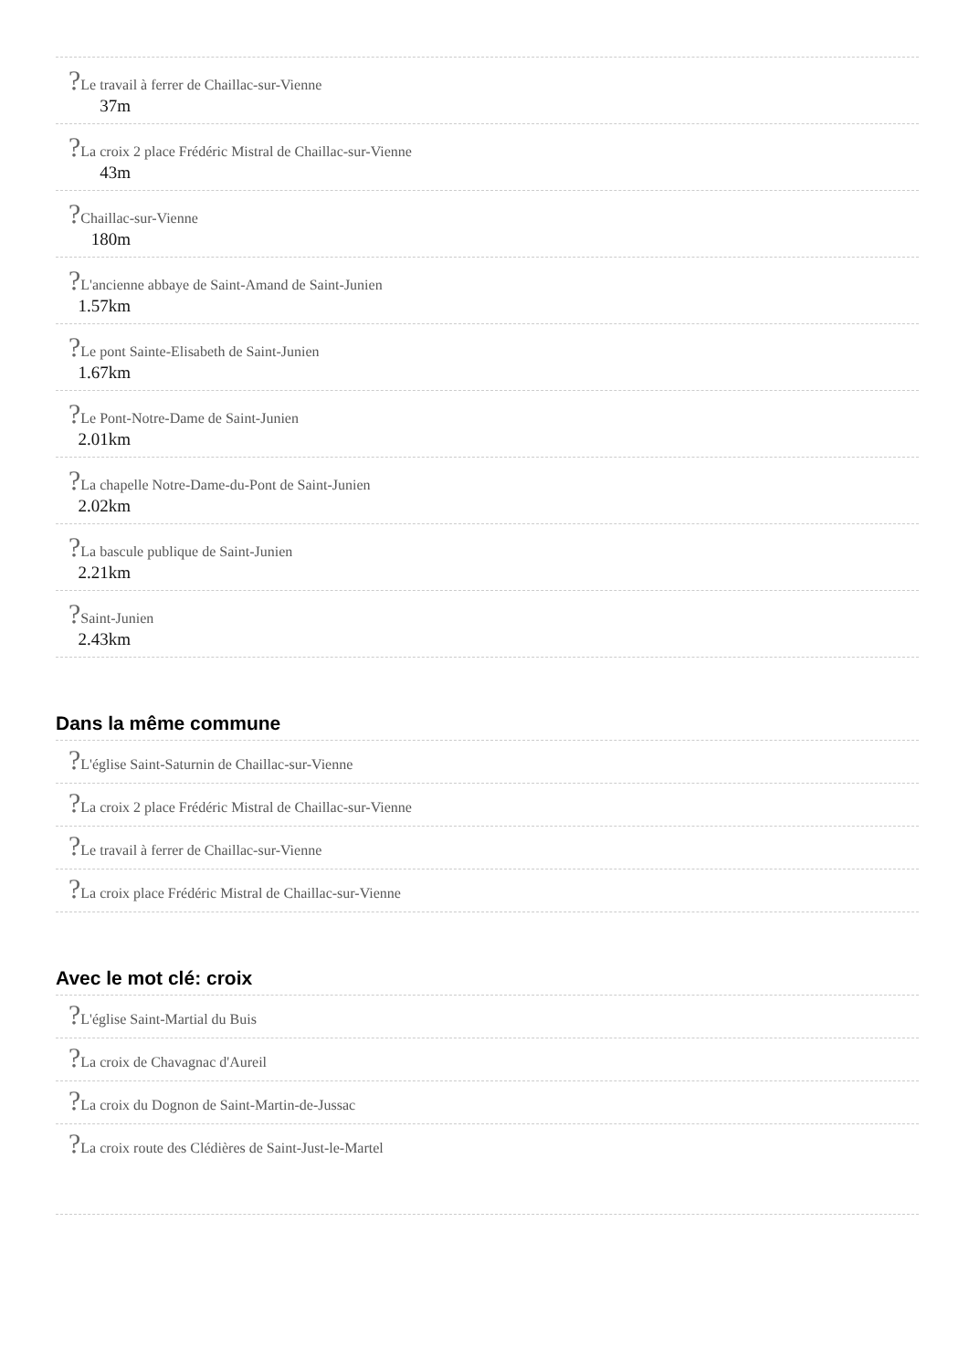?Le travail à ferrer de Chaillac-sur-Vienne
37m
?La croix 2 place Frédéric Mistral de Chaillac-sur-Vienne
43m
?Chaillac-sur-Vienne
180m
?L'ancienne abbaye de Saint-Amand de Saint-Junien
1.57km
?Le pont Sainte-Elisabeth de Saint-Junien
1.67km
?Le Pont-Notre-Dame de Saint-Junien
2.01km
?La chapelle Notre-Dame-du-Pont de Saint-Junien
2.02km
?La bascule publique de Saint-Junien
2.21km
?Saint-Junien
2.43km
Dans la même commune
?L'église Saint-Saturnin de Chaillac-sur-Vienne
?La croix 2 place Frédéric Mistral de Chaillac-sur-Vienne
?Le travail à ferrer de Chaillac-sur-Vienne
?La croix place Frédéric Mistral de Chaillac-sur-Vienne
Avec le mot clé: croix
?L'église Saint-Martial du Buis
?La croix de Chavagnac d'Aureil
?La croix du Dognon de Saint-Martin-de-Jussac
?La croix route des Clédières de Saint-Just-le-Martel